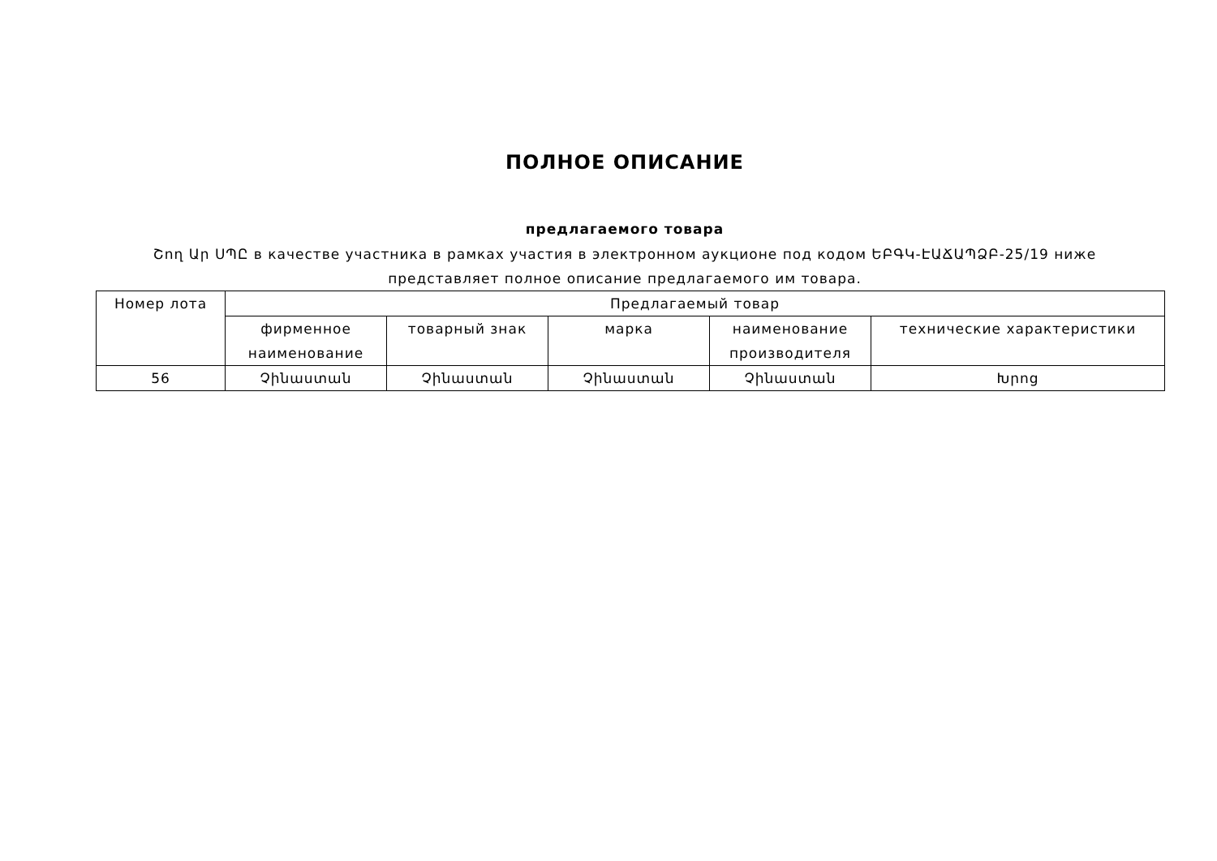ПОЛНОЕ ОПИСАНИЕ
предлагаемого товара
Շող Ար ՍՊԸ в качестве участника в рамках участия в электронном аукционе под кодом ԵԲԳԿ-ԷԱՃԱՊՁԲ-25/19 ниже представляет полное описание предлагаемого им товара.
| Номер лота | Предлагаемый товар | | | | |
| --- | --- | --- | --- | --- | --- |
| | фирменное наименование | товарный знак | марка | наименование производителя | технические характеристики |
| 56 | Չինաստան | Չինաստան | Չինաստան | Չինաստան | Խրոց |